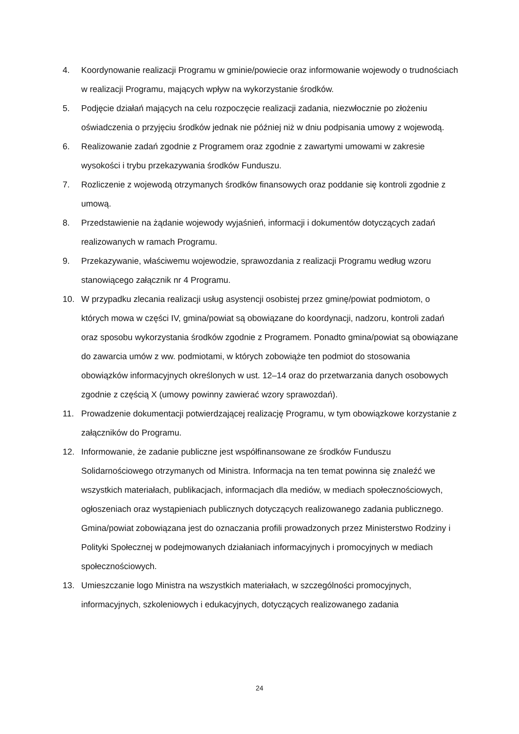4. Koordynowanie realizacji Programu w gminie/powiecie oraz informowanie wojewody o trudnościach w realizacji Programu, mających wpływ na wykorzystanie środków.
5. Podjęcie działań mających na celu rozpoczęcie realizacji zadania, niezwłocznie po złożeniu oświadczenia o przyjęciu środków jednak nie później niż w dniu podpisania umowy z wojewodą.
6. Realizowanie zadań zgodnie z Programem oraz zgodnie z zawartymi umowami w zakresie wysokości i trybu przekazywania środków Funduszu.
7. Rozliczenie z wojewodą otrzymanych środków finansowych oraz poddanie się kontroli zgodnie z umową.
8. Przedstawienie na żądanie wojewody wyjaśnień, informacji i dokumentów dotyczących zadań realizowanych w ramach Programu.
9. Przekazywanie, właściwemu wojewodzie, sprawozdania z realizacji Programu według wzoru stanowiącego załącznik nr 4 Programu.
10. W przypadku zlecania realizacji usług asystencji osobistej przez gminę/powiat podmiotom, o których mowa w części IV, gmina/powiat są obowiązane do koordynacji, nadzoru, kontroli zadań oraz sposobu wykorzystania środków zgodnie z Programem. Ponadto gmina/powiat są obowiązane do zawarcia umów z ww. podmiotami, w których zobowiąże ten podmiot do stosowania obowiązków informacyjnych określonych w ust. 12–14 oraz do przetwarzania danych osobowych zgodnie z częścią X (umowy powinny zawierać wzory sprawozdań).
11. Prowadzenie dokumentacji potwierdzającej realizację Programu, w tym obowiązkowe korzystanie z załączników do Programu.
12. Informowanie, że zadanie publiczne jest współfinansowane ze środków Funduszu Solidarnościowego otrzymanych od Ministra. Informacja na ten temat powinna się znaleźć we wszystkich materiałach, publikacjach, informacjach dla mediów, w mediach społecznościowych, ogłoszeniach oraz wystąpieniach publicznych dotyczących realizowanego zadania publicznego. Gmina/powiat zobowiązana jest do oznaczania profili prowadzonych przez Ministerstwo Rodziny i Polityki Społecznej w podejmowanych działaniach informacyjnych i promocyjnych w mediach społecznościowych.
13. Umieszczanie logo Ministra na wszystkich materiałach, w szczególności promocyjnych, informacyjnych, szkoleniowych i edukacyjnych, dotyczących realizowanego zadania
24